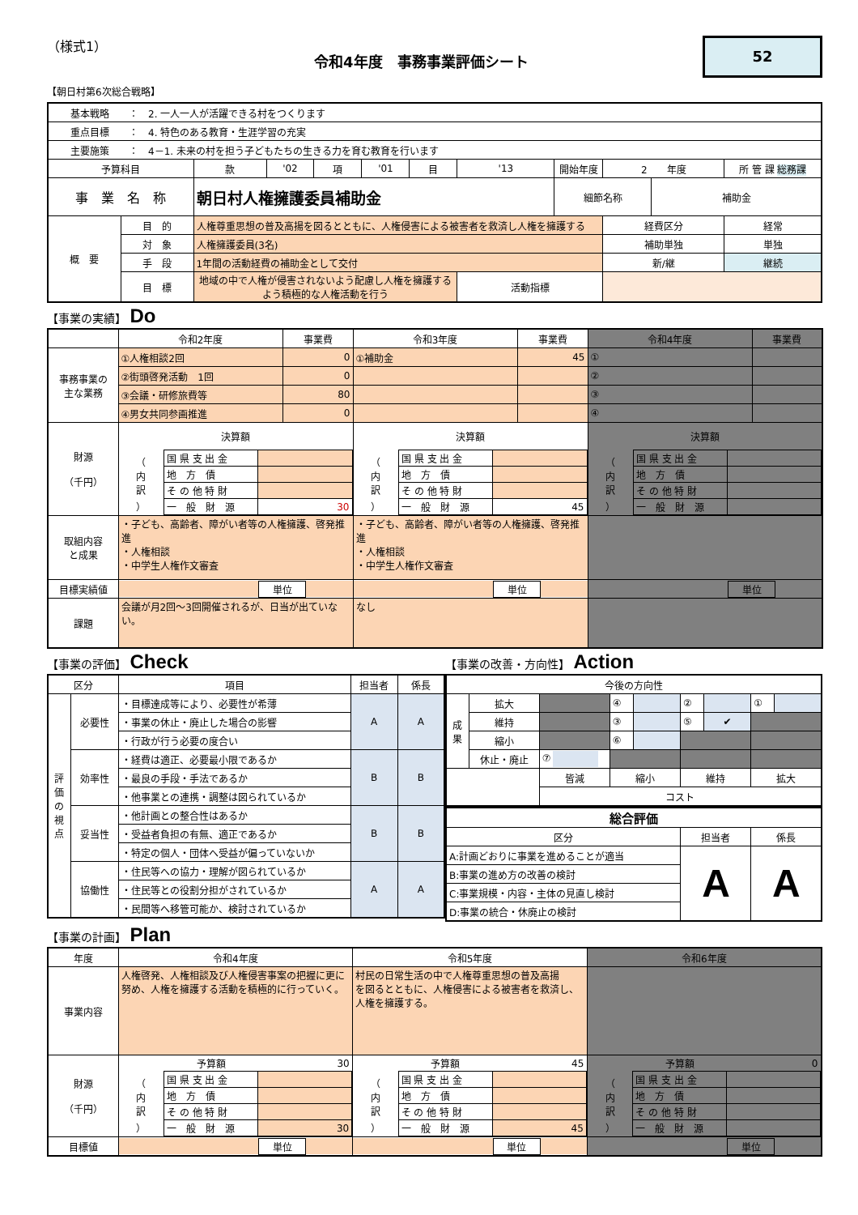（様式1）
令和4年度　事務事業評価シート
52
【朝日村第6次総合戦略】
| 基本戦略 ： 2. 一人一人が活躍できる村をつくります | | | | | | | | | | | |
| 重点目標 ： 4. 特色のある教育・生涯学習の充実 | | | | | | | | | | | |
| 主要施策 ： 4－1. 未来の村を担う子どもたちの生きる力を育む教育を行います | | | | | | | | | | | |
| 予算科目 | | 款 | '02 | 項 | '01 | 目 | '13 | 開始年度 | 2 年度 | | 所 管 課 総務課 |
| 事 業 名 称 | | 朝日村人権擁護委員補助金 | | | | | | 細節名称 | | 補助金 | |
| 概 要 | 目 的 | 人権尊重思想の普及高揚を図るとともに、人権侵害による被害者を救済し人権を擁護する | | | | | | | 経費区分 | | 経常 |
| | 対 象 | 人権擁護委員(3名) | | | | | | | 補助単独 | | 単独 |
| | 手 段 | 1年間の活動経費の補助金として交付 | | | | | | | 新/継 | | 継続 |
| | 目 標 | 地域の中で人権が侵害されないよう配慮し人権を擁護するよう積極的な人権活動を行う | | | | | 活動指標 | | | | |
【事業の実績】 Do
| | 令和2年度 | 事業費 | 令和3年度 | 事業費 | 令和4年度 | 事業費 |
| 事務事業の 主な業務 | ①人権相談2回 | 0 | ①補助金 | 45 | ① | |
| | ②街頭啓発活動 1回 | 0 | | | ② | |
| | ③会議・研修旅費等 | 80 | | | ③ | |
| | ④男女共同参画推進 | 0 | | | ④ | |
| 財源 （千円） | 決算額 / （ 内 訳 ） / 国 県 支 出 金 / / / / 地 方 債 / / / / そ の 他 特 財 / / / / 一 般 財 源 / 30 / | | 決算額 / （ 内 訳 ） / 国 県 支 出 金 / / / / 地 方 債 / / / / そ の 他 特 財 / / / / 一 般 財 源 / 45 / | | 決算額 / （ 内 訳 ） / 国 県 支 出 金 / / / / 地 方 債 / / / / そ の 他 特 財 / / / / 一 般 財 源 / / | |
| 取組内容 と成果 | ・子ども、高齢者、障がい者等の人権擁護、啓発推進 ・人権相談 ・中学生人権作文審査 | | ・子ども、高齢者、障がい者等の人権擁護、啓発推進 ・人権相談 ・中学生人権作文審査 | | | |
| 目標実績値 | / / 単位 / / | | / / 単位 / / | | / / 単位 / / | |
| 課題 | 会議が月2回～3回開催されるが、日当が出ていない。 | | なし | | | |
【事業の評価】 Check
| 区分 | | 項目 | 担当者 | 係長 |
| 評 価 の 視 点 | 必要性 | ・目標達成等により、必要性が希薄 | A | A |
| | | ・事業の休止・廃止した場合の影響 | | |
| | | ・行政が行う必要の度合い | | |
| | 効率性 | ・経費は適正、必要最小限であるか | B | B |
| | | ・最良の手段・手法であるか | | |
| | | ・他事業との連携・調整は図られているか | | |
| | 妥当性 | ・他計画との整合性はあるか | B | B |
| | | ・受益者負担の有無、適正であるか | | |
| | | ・特定の個人・団体へ受益が偏っていないか | | |
| | 協働性 | ・住民等への協力・理解が図られているか | A | A |
| | | ・住民等との役割分担がされているか | | |
| | | ・民間等へ移管可能か、検討されているか | | |
【事業の改善・方向性】 Action
| 今後の方向性 | | | | | | | | |
| 成 果 | 拡大 | | ④ | | ② | | ① | |
| | 維持 | | ③ | | ⑤ | ✔ | | |
| | 縮小 | | ⑥ | | | | | |
| | 休止・廃止 | ⑦ | | | | | | |
| | | 皆減 | 縮小 | | 維持 | | 拡大 | |
| | | コスト | | | | | | |
| 総合評価 | | |
| 区分 | 担当者 | 係長 |
| A:計画どおりに事業を進めることが適当 | A | A |
| B:事業の進め方の改善の検討 | | |
| C:事業規模・内容・主体の見直し検討 | | |
| D:事業の統合・休廃止の検討 | | |
【事業の計画】 Plan
| 年度 | 令和4年度 | 令和5年度 | 令和6年度 |
| 事業内容 | 人権啓発、人権相談及び人権侵害事案の把握に更に努め、人権を擁護する活動を積極的に行っていく。 | 村民の日常生活の中で人権尊重思想の普及高揚 を図るとともに、人権侵害による被害者を救済し、 人権を擁護する。 | |
| 財源 （千円） | / / 予算額 / 30 / / （ 内 訳 ） / 国 県 支 出 金 / / / / 地 方 債 / / / / そ の 他 特 財 / / / / 一 般 財 源 / 30 / | / / 予算額 / 45 / / （ 内 訳 ） / 国 県 支 出 金 / / / / 地 方 債 / / / / そ の 他 特 財 / / / / 一 般 財 源 / 45 / | / / 予算額 / 0 / / （ 内 訳 ） / 国 県 支 出 金 / / / / 地 方 債 / / / / そ の 他 特 財 / / / / 一 般 財 源 / / |
| 目標値 | / / 単位 / / | / / 単位 / / | / / 単位 / / |